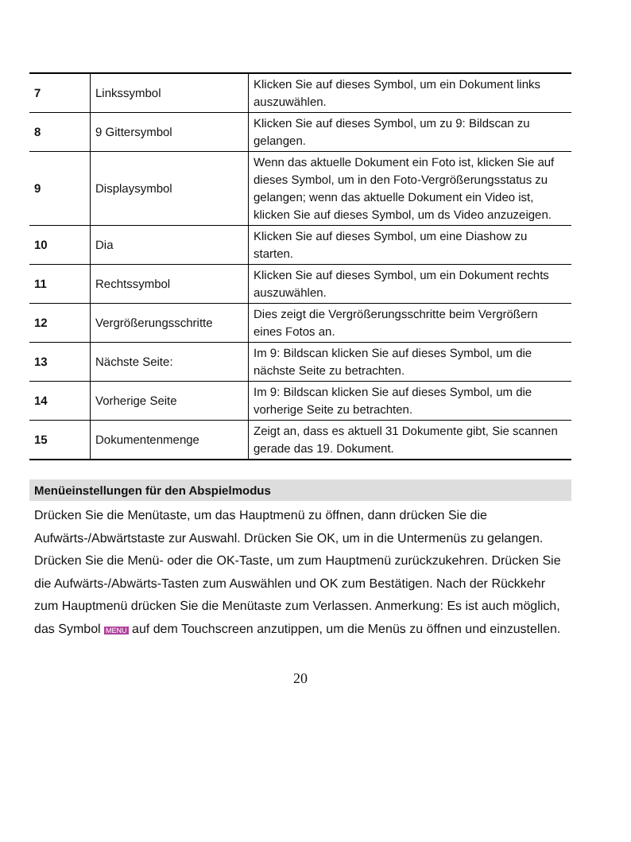| 7 | Linkssymbol | Klicken Sie auf dieses Symbol, um ein Dokument links auszuwählen. |
| 8 | 9 Gittersymbol | Klicken Sie auf dieses Symbol, um zu 9: Bildscan zu gelangen. |
| 9 | Displaysymbol | Wenn das aktuelle Dokument ein Foto ist, klicken Sie auf dieses Symbol, um in den Foto-Vergrößerungsstatus zu gelangen; wenn das aktuelle Dokument ein Video ist, klicken Sie auf dieses Symbol, um ds Video anzuzeigen. |
| 10 | Dia | Klicken Sie auf dieses Symbol, um eine Diashow zu starten. |
| 11 | Rechtssymbol | Klicken Sie auf dieses Symbol, um ein Dokument rechts auszuwählen. |
| 12 | Vergrößerungsschritte | Dies zeigt die Vergrößerungsschritte beim Vergrößern eines Fotos an. |
| 13 | Nächste Seite: | Im 9: Bildscan klicken Sie auf dieses Symbol, um die nächste Seite zu betrachten. |
| 14 | Vorherige Seite | Im 9: Bildscan klicken Sie auf dieses Symbol, um die vorherige Seite zu betrachten. |
| 15 | Dokumentenmenge | Zeigt an, dass es aktuell 31 Dokumente gibt, Sie scannen gerade das 19. Dokument. |
Menüeinstellungen für den Abspielmodus
Drücken Sie die Menütaste, um das Hauptmenü zu öffnen, dann drücken Sie die Aufwärts-/Abwärtstaste zur Auswahl. Drücken Sie OK, um in die Untermenüs zu gelangen. Drücken Sie die Menü- oder die OK-Taste, um zum Hauptmenü zurückzukehren. Drücken Sie die Aufwärts-/Abwärts-Tasten zum Auswählen und OK zum Bestätigen. Nach der Rückkehr zum Hauptmenü drücken Sie die Menütaste zum Verlassen. Anmerkung: Es ist auch möglich, das Symbol MENU auf dem Touchscreen anzutippen, um die Menüs zu öffnen und einzustellen.
20